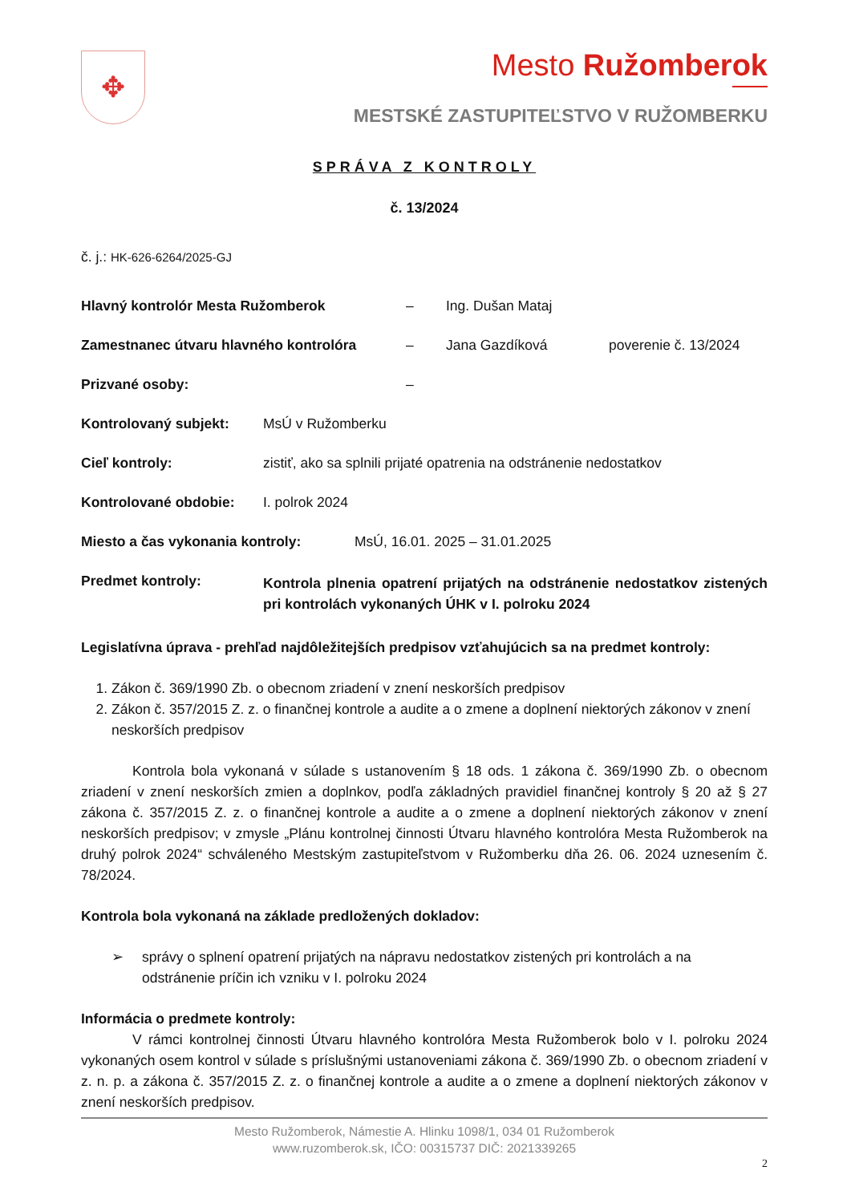✥
Mesto Ružomberok
MESTSKÉ ZASTUPITEĽSTVO V RUŽOMBERKU
SPRÁVA Z KONTROLY
č. 13/2024
č. j.: HK-626-6264/2025-GJ
Hlavný kontrolór Mesta Ružomberok – Ing. Dušan Mataj
Zamestnanec útvaru hlavného kontrolóra – Jana Gazdíková poverenie č. 13/2024
Prizvané osoby: –
Kontrolovaný subjekt: MsÚ v Ružomberku
Cieľ kontroly: zistiť, ako sa splnili prijaté opatrenia na odstránenie nedostatkov
Kontrolované obdobie: I. polrok 2024
Miesto a čas vykonania kontroly: MsÚ, 16.01. 2025 – 31.01.2025
Predmet kontroly: Kontrola plnenia opatrení prijatých na odstránenie nedostatkov zistených pri kontrolách vykonaných ÚHK v I. polroku 2024
Legislatívna úprava - prehľad najdôležitejších predpisov vzťahujúcich sa na predmet kontroly:
1. Zákon č. 369/1990 Zb. o obecnom zriadení v znení neskorších predpisov
2. Zákon č. 357/2015 Z. z. o finančnej kontrole a audite a o zmene a doplnení niektorých zákonov v znení neskorších predpisov
Kontrola bola vykonaná v súlade s ustanovením § 18 ods. 1 zákona č. 369/1990 Zb. o obecnom zriadení v znení neskorších zmien a doplnkov, podľa základných pravidiel finančnej kontroly § 20 až § 27 zákona č. 357/2015 Z. z. o finančnej kontrole a audite a o zmene a doplnení niektorých zákonov v znení neskorších predpisov; v zmysle „Plánu kontrolnej činnosti Útvaru hlavného kontrolóra Mesta Ružomberok na druhý polrok 2024“ schváleného Mestským zastupiteľstvom v Ružomberku dňa 26. 06. 2024 uznesením č. 78/2024.
Kontrola bola vykonaná na základe predložených dokladov:
➢ správy o splnení opatrení prijatých na nápravu nedostatkov zistených pri kontrolách a na odstránenie príčin ich vzniku v I. polroku 2024
Informácia o predmete kontroly:
V rámci kontrolnej činnosti Útvaru hlavného kontrolóra Mesta Ružomberok bolo v I. polroku 2024 vykonaných osem kontrol v súlade s príslušnými ustanoveniami zákona č. 369/1990 Zb. o obecnom zriadení v z. n. p. a zákona č. 357/2015 Z. z. o finančnej kontrole a audite a o zmene a doplnení niektorých zákonov v znení neskorších predpisov.
Mesto Ružomberok, Námestie A. Hlinku 1098/1, 034 01 Ružomberok
www.ruzomberok.sk, IČO: 00315737 DIČ: 2021339265
2